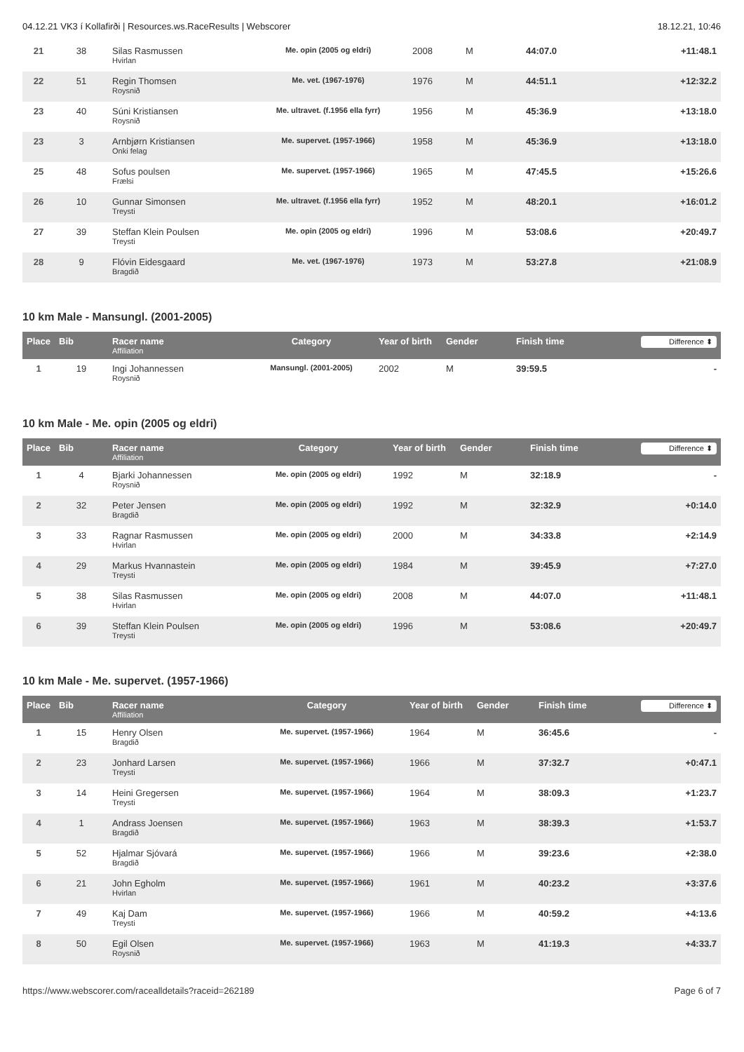04.12.21 VK3 í Kollafirði | Resources.ws.RaceResults | Webscorer 18.12.21, 10:46
| 21 | 38 | Silas Rasmussen Hvirlan | Me. opin (2005 og eldri) | 2008 | M | 44:07.0 | +11:48.1 |
| 22 | 51 | Regin Thomsen Roysnið | Me. vet. (1967-1976) | 1976 | M | 44:51.1 | +12:32.2 |
| 23 | 40 | Súni Kristiansen Roysnið | Me. ultravet. (f.1956 ella fyrr) | 1956 | M | 45:36.9 | +13:18.0 |
| 23 | 3 | Arnbjørn Kristiansen Onki felag | Me. supervet. (1957-1966) | 1958 | M | 45:36.9 | +13:18.0 |
| 25 | 48 | Sofus poulsen Frælsi | Me. supervet. (1957-1966) | 1965 | M | 47:45.5 | +15:26.6 |
| 26 | 10 | Gunnar Simonsen Treysti | Me. ultravet. (f.1956 ella fyrr) | 1952 | M | 48:20.1 | +16:01.2 |
| 27 | 39 | Steffan Klein Poulsen Treysti | Me. opin (2005 og eldri) | 1996 | M | 53:08.6 | +20:49.7 |
| 28 | 9 | Flóvin Eidesgaard Bragdið | Me. vet. (1967-1976) | 1973 | M | 53:27.8 | +21:08.9 |
10 km Male - Mansungl. (2001-2005)
| Place | Bib | Racer name Affiliation | Category | Year of birth | Gender | Finish time | Difference ⬍ |
| --- | --- | --- | --- | --- | --- | --- | --- |
| 1 | 19 | Ingi Johannessen Roysnið | Mansungl. (2001-2005) | 2002 | M | 39:59.5 | - |
10 km Male - Me. opin (2005 og eldri)
| Place | Bib | Racer name Affiliation | Category | Year of birth | Gender | Finish time | Difference ⬍ |
| --- | --- | --- | --- | --- | --- | --- | --- |
| 1 | 4 | Bjarki Johannessen Roysnið | Me. opin (2005 og eldri) | 1992 | M | 32:18.9 | - |
| 2 | 32 | Peter Jensen Bragdið | Me. opin (2005 og eldri) | 1992 | M | 32:32.9 | +0:14.0 |
| 3 | 33 | Ragnar Rasmussen Hvirlan | Me. opin (2005 og eldri) | 2000 | M | 34:33.8 | +2:14.9 |
| 4 | 29 | Markus Hvannastein Treysti | Me. opin (2005 og eldri) | 1984 | M | 39:45.9 | +7:27.0 |
| 5 | 38 | Silas Rasmussen Hvirlan | Me. opin (2005 og eldri) | 2008 | M | 44:07.0 | +11:48.1 |
| 6 | 39 | Steffan Klein Poulsen Treysti | Me. opin (2005 og eldri) | 1996 | M | 53:08.6 | +20:49.7 |
10 km Male - Me. supervet. (1957-1966)
| Place | Bib | Racer name Affiliation | Category | Year of birth | Gender | Finish time | Difference ⬍ |
| --- | --- | --- | --- | --- | --- | --- | --- |
| 1 | 15 | Henry Olsen Bragdið | Me. supervet. (1957-1966) | 1964 | M | 36:45.6 | - |
| 2 | 23 | Jonhard Larsen Treysti | Me. supervet. (1957-1966) | 1966 | M | 37:32.7 | +0:47.1 |
| 3 | 14 | Heini Gregersen Treysti | Me. supervet. (1957-1966) | 1964 | M | 38:09.3 | +1:23.7 |
| 4 | 1 | Andrass Joensen Bragdið | Me. supervet. (1957-1966) | 1963 | M | 38:39.3 | +1:53.7 |
| 5 | 52 | Hjalmar Sjóvará Bragdið | Me. supervet. (1957-1966) | 1966 | M | 39:23.6 | +2:38.0 |
| 6 | 21 | John Egholm Hvirlan | Me. supervet. (1957-1966) | 1961 | M | 40:23.2 | +3:37.6 |
| 7 | 49 | Kaj Dam Treysti | Me. supervet. (1957-1966) | 1966 | M | 40:59.2 | +4:13.6 |
| 8 | 50 | Egil Olsen Roysnið | Me. supervet. (1957-1966) | 1963 | M | 41:19.3 | +4:33.7 |
https://www.webscorer.com/racealldetails?raceid=262189 Page 6 of 7